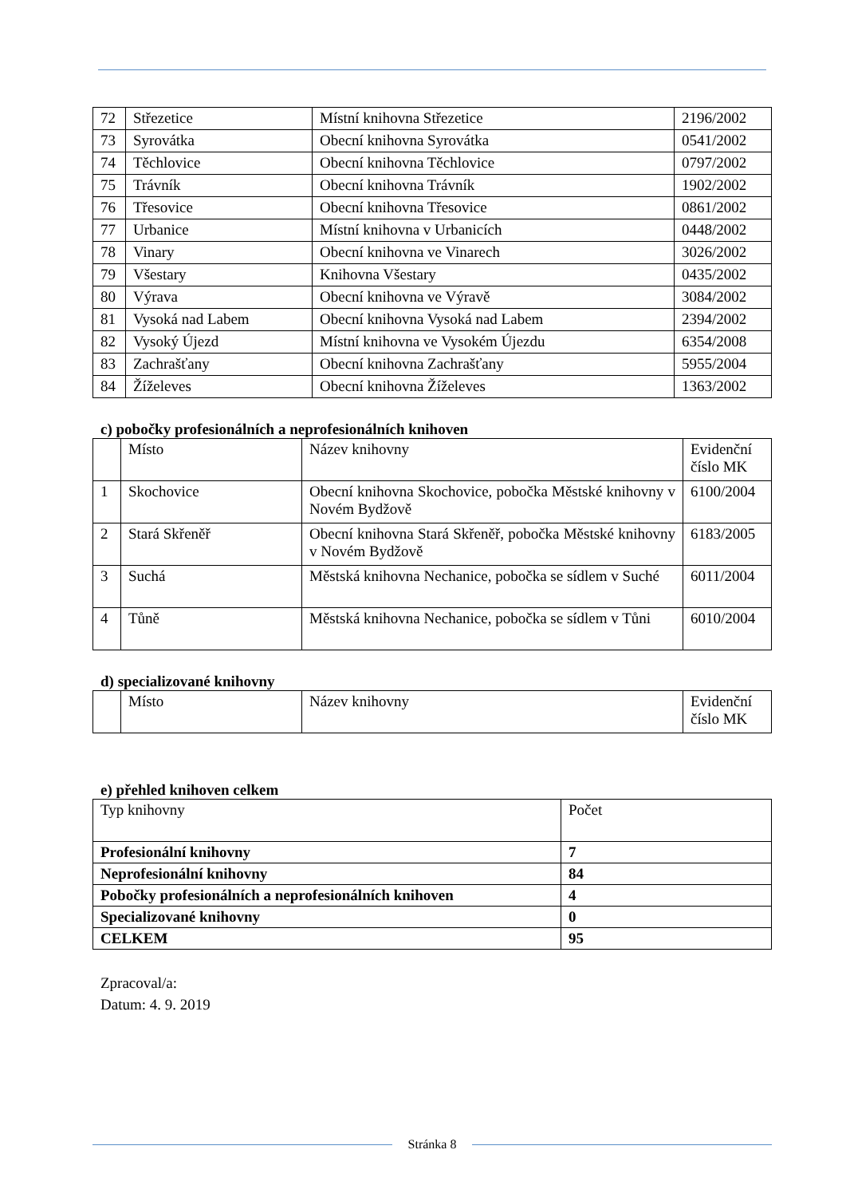| 72 | Střezetice | Místní knihovna Střezetice | 2196/2002 |
| 73 | Syrovátka | Obecní knihovna Syrovátka | 0541/2002 |
| 74 | Těchlovice | Obecní knihovna Těchlovice | 0797/2002 |
| 75 | Trávník | Obecní knihovna Trávník | 1902/2002 |
| 76 | Třesovice | Obecní knihovna Třesovice | 0861/2002 |
| 77 | Urbanice | Místní knihovna v Urbanicích | 0448/2002 |
| 78 | Vinary | Obecní knihovna ve Vinarech | 3026/2002 |
| 79 | Všestary | Knihovna Všestary | 0435/2002 |
| 80 | Výrava | Obecní knihovna ve Výravě | 3084/2002 |
| 81 | Vysoká nad Labem | Obecní knihovna Vysoká nad Labem | 2394/2002 |
| 82 | Vysoký Újezd | Místní knihovna ve Vysokém Újezdu | 6354/2008 |
| 83 | Zachrašťany | Obecní knihovna Zachrašťany | 5955/2004 |
| 84 | Žíželeves | Obecní knihovna Žíželeves | 1363/2002 |
c) pobočky profesionálních a neprofesionálních knihoven
| | Místo | Název knihovny | Evidenční číslo MK |
| 1 | Skochovice | Obecní knihovna Skochovice, pobočka Městské knihovny v Novém Bydžově | 6100/2004 |
| 2 | Stará Skřeněř | Obecní knihovna Stará Skřeněř, pobočka Městské knihovny v Novém Bydžově | 6183/2005 |
| 3 | Suchá | Městská knihovna Nechanice, pobočka se sídlem v Suché | 6011/2004 |
| 4 | Tůně | Městská knihovna Nechanice, pobočka se sídlem v Tůni | 6010/2004 |
d) specializované knihovny
| | Místo | Název knihovny | Evidenční číslo MK |
e) přehled knihoven celkem
| Typ knihovny | Počet |
| Profesionální knihovny | 7 |
| Neprofesionální knihovny | 84 |
| Pobočky profesionálních a neprofesionálních knihoven | 4 |
| Specializované knihovny | 0 |
| CELKEM | 95 |
Zpracoval/a:
Datum: 4. 9. 2019
Stránka 8